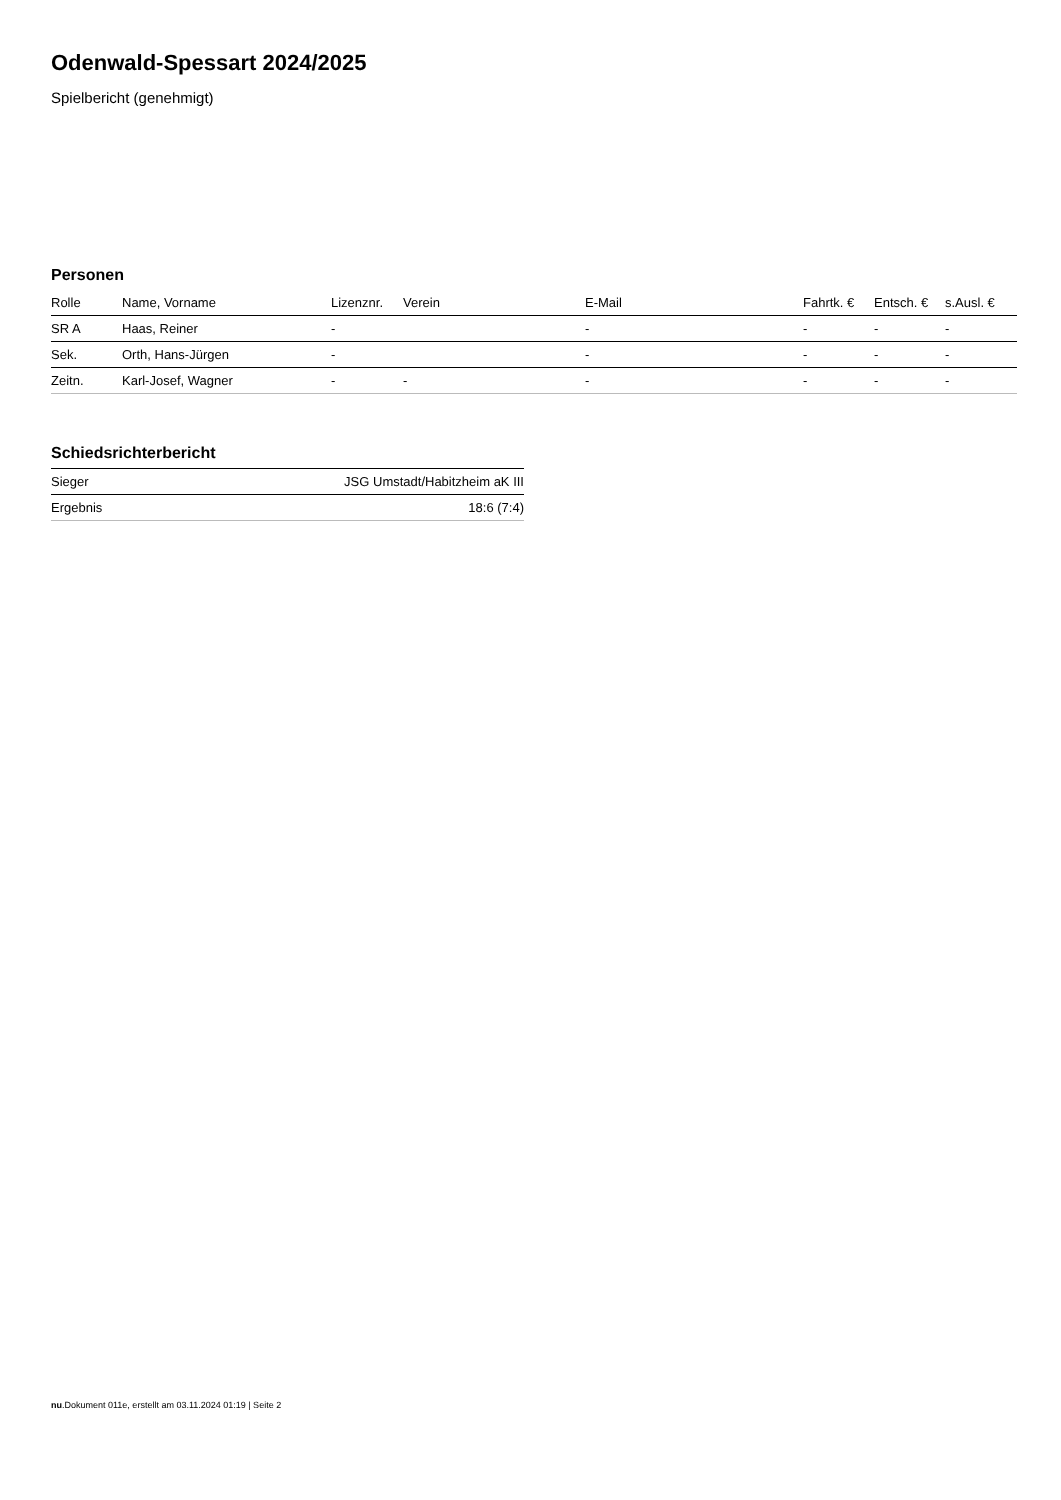Odenwald-Spessart 2024/2025
Spielbericht (genehmigt)
Personen
| Rolle | Name, Vorname | Lizenznr. | Verein | E-Mail | Fahrtk. € | Entsch. € | s.Ausl. € |
| --- | --- | --- | --- | --- | --- | --- | --- |
| SR A | Haas, Reiner | - | | - | - | - | - |
| Sek. | Orth, Hans-Jürgen | - | | - | - | - | - |
| Zeitn. | Karl-Josef, Wagner | - | - | - | - | - | - |
Schiedsrichterbericht
| Sieger | JSG Umstadt/Habitzheim aK III |
| Ergebnis | 18:6 (7:4) |
nu.Dokument 011e, erstellt am 03.11.2024 01:19 | Seite 2